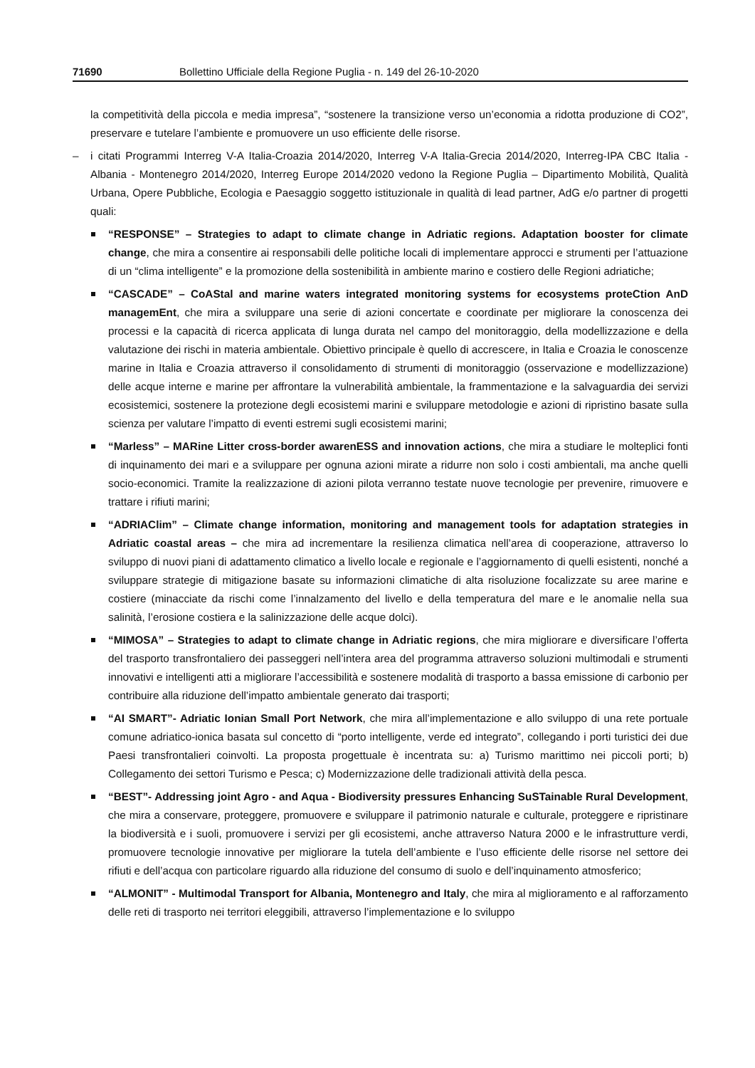71690 Bollettino Ufficiale della Regione Puglia - n. 149 del 26-10-2020
la competitività della piccola e media impresa”, “sostenere la transizione verso un’economia a ridotta produzione di CO2”, preservare e tutelare l’ambiente e promuovere un uso efficiente delle risorse.
– i citati Programmi Interreg V-A Italia-Croazia 2014/2020, Interreg V-A Italia-Grecia 2014/2020, Interreg-IPA CBC Italia - Albania - Montenegro 2014/2020, Interreg Europe 2014/2020 vedono la Regione Puglia – Dipartimento Mobilità, Qualità Urbana, Opere Pubbliche, Ecologia e Paesaggio soggetto istituzionale in qualità di lead partner, AdG e/o partner di progetti quali:
“RESPONSE” – Strategies to adapt to climate change in Adriatic regions. Adaptation booster for climate change, che mira a consentire ai responsabili delle politiche locali di implementare approcci e strumenti per l’attuazione di un “clima intelligente” e la promozione della sostenibilità in ambiente marino e costiero delle Regioni adriatiche;
“CASCADE” – CoAStal and marine waters integrated monitoring systems for ecosystems proteCtion AnD managemEnt, che mira a sviluppare una serie di azioni concertate e coordinate per migliorare la conoscenza dei processi e la capacità di ricerca applicata di lunga durata nel campo del monitoraggio, della modellizzazione e della valutazione dei rischi in materia ambientale. Obiettivo principale è quello di accrescere, in Italia e Croazia le conoscenze marine in Italia e Croazia attraverso il consolidamento di strumenti di monitoraggio (osservazione e modellizzazione) delle acque interne e marine per affrontare la vulnerabilità ambientale, la frammentazione e la salvaguardia dei servizi ecosistemici, sostenere la protezione degli ecosistemi marini e sviluppare metodologie e azioni di ripristino basate sulla scienza per valutare l’impatto di eventi estremi sugli ecosistemi marini;
“Marless” – MARine Litter cross-border awarenESS and innovation actions, che mira a studiare le molteplici fonti di inquinamento dei mari e a sviluppare per ognuna azioni mirate a ridurre non solo i costi ambientali, ma anche quelli socio-economici. Tramite la realizzazione di azioni pilota verranno testate nuove tecnologie per prevenire, rimuovere e trattare i rifiuti marini;
“ADRIAClim” – Climate change information, monitoring and management tools for adaptation strategies in Adriatic coastal areas – che mira ad incrementare la resilienza climatica nell’area di cooperazione, attraverso lo sviluppo di nuovi piani di adattamento climatico a livello locale e regionale e l’aggiornamento di quelli esistenti, nonché a sviluppare strategie di mitigazione basate su informazioni climatiche di alta risoluzione focalizzate su aree marine e costiere (minacciate da rischi come l’innalzamento del livello e della temperatura del mare e le anomalie nella sua salinità, l’erosione costiera e la salinizzazione delle acque dolci).
“MIMOSA” – Strategies to adapt to climate change in Adriatic regions, che mira migliorare e diversificare l’offerta del trasporto transfrontaliero dei passeggeri nell’intera area del programma attraverso soluzioni multimodali e strumenti innovativi e intelligenti atti a migliorare l’accessibilità e sostenere modalità di trasporto a bassa emissione di carbonio per contribuire alla riduzione dell’impatto ambientale generato dai trasporti;
“AI SMART”- Adriatic Ionian Small Port Network, che mira all’implementazione e allo sviluppo di una rete portuale comune adriatico-ionica basata sul concetto di “porto intelligente, verde ed integrato”, collegando i porti turistici dei due Paesi transfrontalieri coinvolti. La proposta progettuale è incentrata su: a) Turismo marittimo nei piccoli porti; b) Collegamento dei settori Turismo e Pesca; c) Modernizzazione delle tradizionali attività della pesca.
“BEST”- Addressing joint Agro - and Aqua - Biodiversity pressures Enhancing SuSTainable Rural Development, che mira a conservare, proteggere, promuovere e sviluppare il patrimonio naturale e culturale, proteggere e ripristinare la biodiversità e i suoli, promuovere i servizi per gli ecosistemi, anche attraverso Natura 2000 e le infrastrutture verdi, promuovere tecnologie innovative per migliorare la tutela dell’ambiente e l’uso efficiente delle risorse nel settore dei rifiuti e dell’acqua con particolare riguardo alla riduzione del consumo di suolo e dell’inquinamento atmosferico;
“ALMONIT” - Multimodal Transport for Albania, Montenegro and Italy, che mira al miglioramento e al rafforzamento delle reti di trasporto nei territori eleggibili, attraverso l’implementazione e lo sviluppo